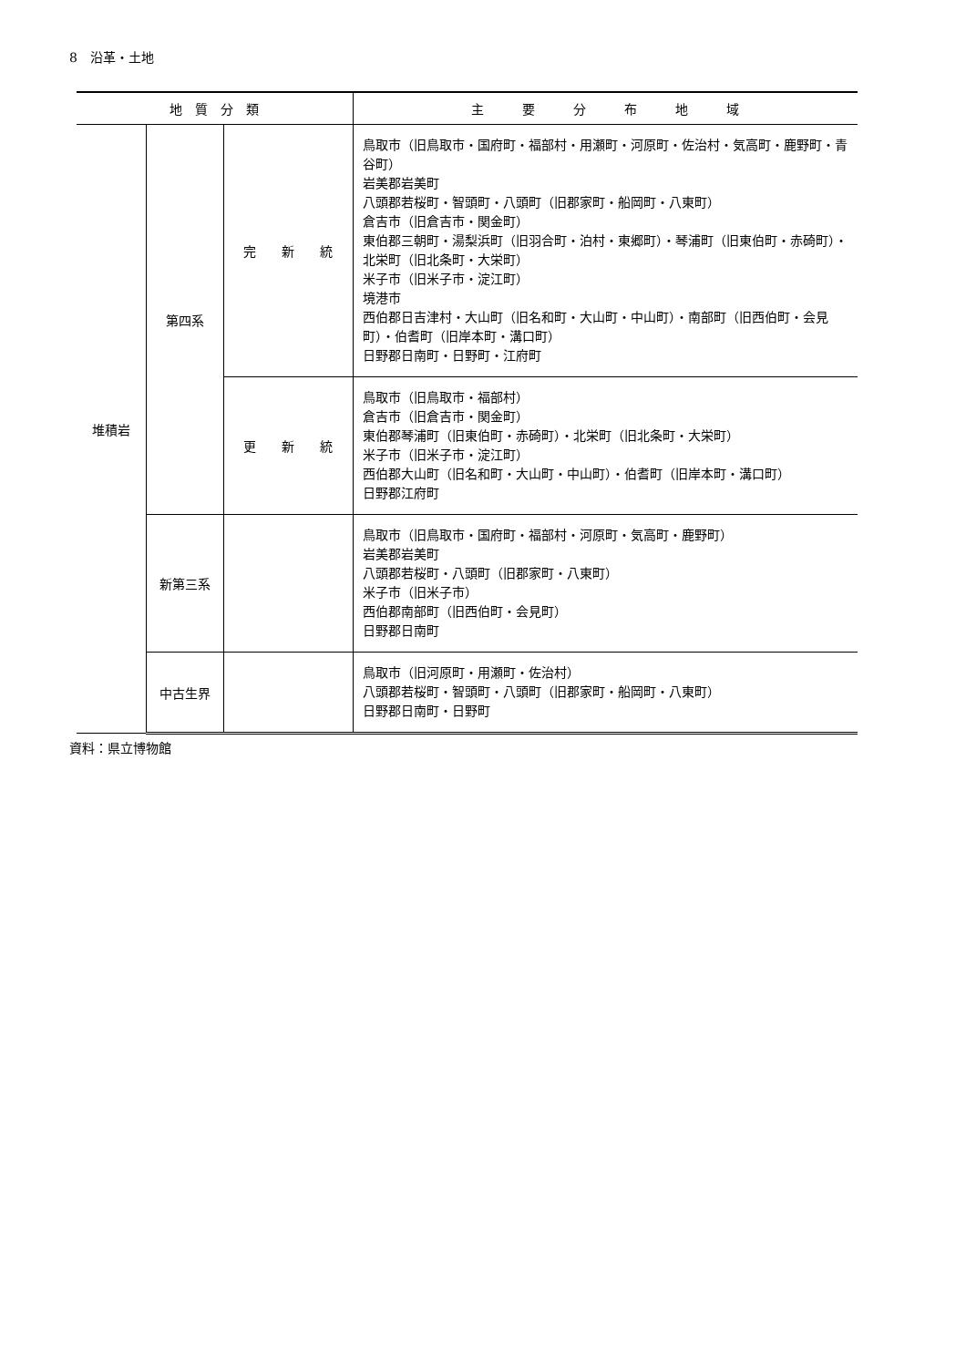8　沿革・土地
| 地 質 分 類 | | | 主 要 分 布 地 域 |
| --- | --- | --- | --- |
| 堆積岩 | 第四系 | 完 新 統 | 鳥取市（旧鳥取市・国府町・福部村・用瀬町・河原町・佐治村・気高町・鹿野町・青谷町） 岩美郡岩美町 八頭郡若桜町・智頭町・八頭町（旧郡家町・船岡町・八東町） 倉吉市（旧倉吉市・関金町） 東伯郡三朝町・湯梨浜町（旧羽合町・泊村・東郷町）・琴浦町（旧東伯町・赤碕町）・北栄町（旧北条町・大栄町） 米子市（旧米子市・淀江町） 境港市 西伯郡日吉津村・大山町（旧名和町・大山町・中山町）・南部町（旧西伯町・会見町）・伯耆町（旧岸本町・溝口町） 日野郡日南町・日野町・江府町 |
| | | 更 新 統 | 鳥取市（旧鳥取市・福部村） 倉吉市（旧倉吉市・関金町） 東伯郡琴浦町（旧東伯町・赤碕町）・北栄町（旧北条町・大栄町） 米子市（旧米子市・淀江町） 西伯郡大山町（旧名和町・大山町・中山町）・伯耆町（旧岸本町・溝口町） 日野郡江府町 |
| | 新第三系 | | 鳥取市（旧鳥取市・国府町・福部村・河原町・気高町・鹿野町） 岩美郡岩美町 八頭郡若桜町・八頭町（旧郡家町・八東町） 米子市（旧米子市） 西伯郡南部町（旧西伯町・会見町） 日野郡日南町 |
| | 中古生界 | | 鳥取市（旧河原町・用瀬町・佐治村） 八頭郡若桜町・智頭町・八頭町（旧郡家町・船岡町・八東町） 日野郡日南町・日野町 |
資料：県立博物館